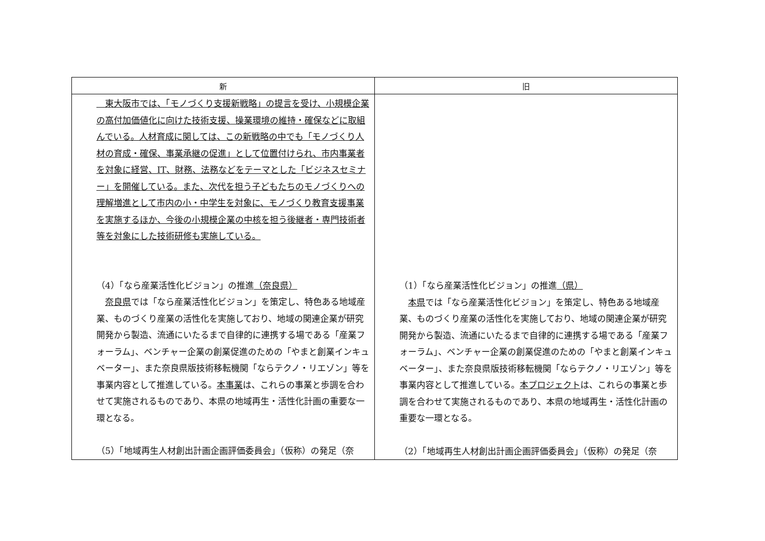| 新 | 旧 |
| --- | --- |
| 東大阪市では、「モノづくり支援新戦略」の提言を受け、小規模企業の高付加価値化に向けた技術支援、操業環境の維持・確保などに取組んでいる。人材育成に関しては、この新戦略の中でも「モノづくり人材の育成・確保、事業承継の促進」として位置付けられ、市内事業者を対象に経営、IT、財務、法務などをテーマとした「ビジネスセミナー」を開催している。また、次代を担う子どもたちのモノづくりへの理解増進として市内の小・中学生を対象に、モノづくり教育支援事業を実施するほか、今後の小規模企業の中核を担う後継者・専門技術者等を対象にした技術研修も実施している。 （4）「なら産業活性化ビジョン」の推進 （奈良県） 奈良県 では「なら産業活性化ビジョン」を策定し、特色ある地域産業、ものづくり産業の活性化を実施しており、地域の関連企業が研究開発から製造、流通にいたるまで自律的に連携する場である「産業フォーラム」、ベンチャー企業の創業促進のための「やまと創業インキュベーター」、また奈良県版技術移転機関「ならテクノ・リエゾン」等を事業内容として推進している。 本事業 は、これらの事業と歩調を合わせて実施されるものであり、本県の地域再生・活性化計画の重要な一環となる。 （5）「地域再生人材創出計画企画評価委員会」（仮称）の発足（奈 | （1）「なら産業活性化ビジョン」の推進 （県） 本県 では「なら産業活性化ビジョン」を策定し、特色ある地域産業、ものづくり産業の活性化を実施しており、地域の関連企業が研究開発から製造、流通にいたるまで自律的に連携する場である「産業フォーラム」、ベンチャー企業の創業促進のための「やまと創業インキュベーター」、また奈良県版技術移転機関「ならテクノ・リエゾン」等を事業内容として推進している。 本プロジェクト は、これらの事業と歩調を合わせて実施されるものであり、本県の地域再生・活性化計画の重要な一環となる。 （2）「地域再生人材創出計画企画評価委員会」（仮称）の発足（奈 |